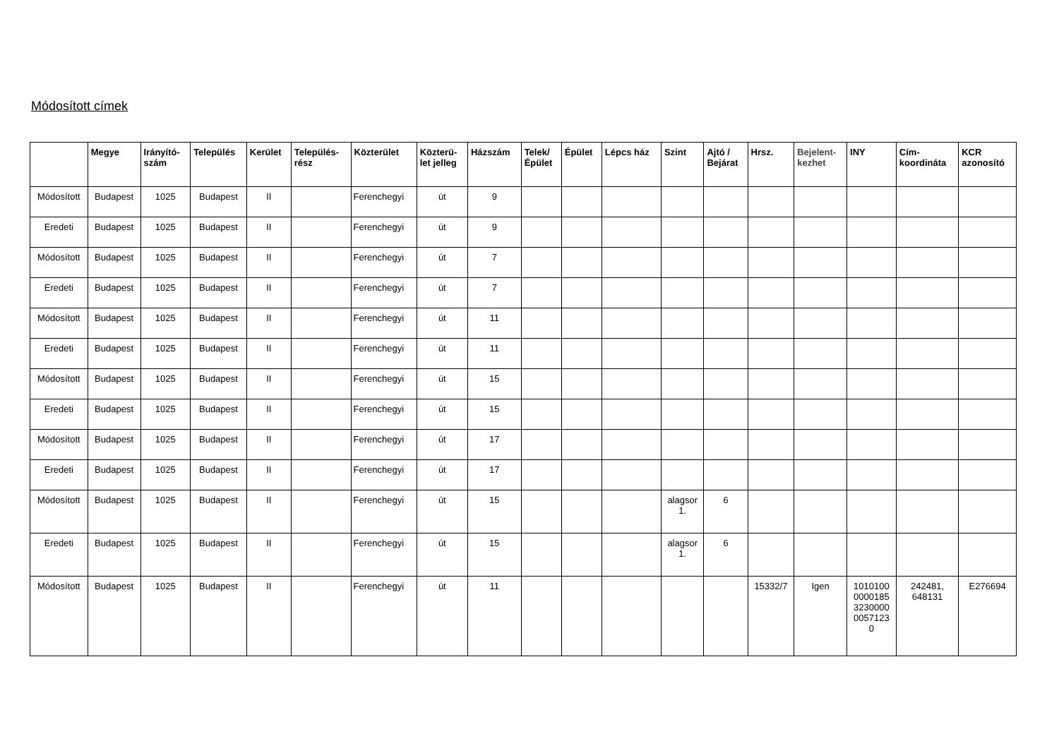Módosított címek
| | Megye | Irányító- szám | Település | Kerület | Település- rész | Közterület | Közterü- let jelleg | Házszám | Telek/ Épület | Épület | Lépcs ház | Szint | Ajtó / Bejárat | Hrsz. | Bejelent- kezhet | INY | Cím- koordináta | KCR azonosító |
| --- | --- | --- | --- | --- | --- | --- | --- | --- | --- | --- | --- | --- | --- | --- | --- | --- | --- | --- |
| Módosított | Budapest | 1025 | Budapest | II | | Ferenchegyi | út | 9 | | | | | | | | | | |
| Eredeti | Budapest | 1025 | Budapest | II | | Ferenchegyi | út | 9 | | | | | | | | | | |
| Módosított | Budapest | 1025 | Budapest | II | | Ferenchegyi | út | 7 | | | | | | | | | | |
| Eredeti | Budapest | 1025 | Budapest | II | | Ferenchegyi | út | 7 | | | | | | | | | | |
| Módosított | Budapest | 1025 | Budapest | II | | Ferenchegyi | út | 11 | | | | | | | | | | |
| Eredeti | Budapest | 1025 | Budapest | II | | Ferenchegyi | út | 11 | | | | | | | | | | |
| Módosított | Budapest | 1025 | Budapest | II | | Ferenchegyi | út | 15 | | | | | | | | | | |
| Eredeti | Budapest | 1025 | Budapest | II | | Ferenchegyi | út | 15 | | | | | | | | | | |
| Módosított | Budapest | 1025 | Budapest | II | | Ferenchegyi | út | 17 | | | | | | | | | | |
| Eredeti | Budapest | 1025 | Budapest | II | | Ferenchegyi | út | 17 | | | | | | | | | | |
| Módosított | Budapest | 1025 | Budapest | II | | Ferenchegyi | út | 15 | | | | alagsor 1. | 6 | | | | | |
| Eredeti | Budapest | 1025 | Budapest | II | | Ferenchegyi | út | 15 | | | | alagsor 1. | 6 | | | | | |
| Módosított | Budapest | 1025 | Budapest | II | | Ferenchegyi | út | 11 | | | | | | 15332/7 | Igen | 1010100 0000185 3230000 0057123 0 | 242481, 648131 | E276694 |